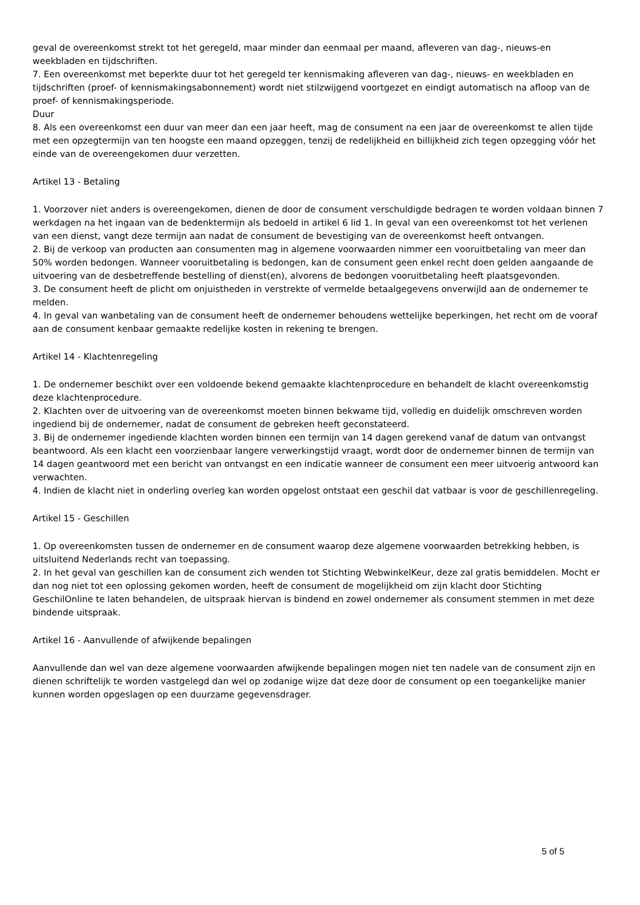geval de overeenkomst strekt tot het geregeld, maar minder dan eenmaal per maand, afleveren van dag-, nieuws-en weekbladen en tijdschriften.
7. Een overeenkomst met beperkte duur tot het geregeld ter kennismaking afleveren van dag-, nieuws- en weekbladen en tijdschriften (proef- of kennismakingsabonnement) wordt niet stilzwijgend voortgezet en eindigt automatisch na afloop van de proef- of kennismakingsperiode.
Duur
8. Als een overeenkomst een duur van meer dan een jaar heeft, mag de consument na een jaar de overeenkomst te allen tijde met een opzegtermijn van ten hoogste een maand opzeggen, tenzij de redelijkheid en billijkheid zich tegen opzegging vóór het einde van de overeengekomen duur verzetten.
Artikel 13 - Betaling
1. Voorzover niet anders is overeengekomen, dienen de door de consument verschuldigde bedragen te worden voldaan binnen 7 werkdagen na het ingaan van de bedenktermijn als bedoeld in artikel 6 lid 1. In geval van een overeenkomst tot het verlenen van een dienst, vangt deze termijn aan nadat de consument de bevestiging van de overeenkomst heeft ontvangen.
2. Bij de verkoop van producten aan consumenten mag in algemene voorwaarden nimmer een vooruitbetaling van meer dan 50% worden bedongen. Wanneer vooruitbetaling is bedongen, kan de consument geen enkel recht doen gelden aangaande de uitvoering van de desbetreffende bestelling of dienst(en), alvorens de bedongen vooruitbetaling heeft plaatsgevonden.
3. De consument heeft de plicht om onjuistheden in verstrekte of vermelde betaalgegevens onverwijld aan de ondernemer te melden.
4. In geval van wanbetaling van de consument heeft de ondernemer behoudens wettelijke beperkingen, het recht om de vooraf aan de consument kenbaar gemaakte redelijke kosten in rekening te brengen.
Artikel 14 - Klachtenregeling
1. De ondernemer beschikt over een voldoende bekend gemaakte klachtenprocedure en behandelt de klacht overeenkomstig deze klachtenprocedure.
2. Klachten over de uitvoering van de overeenkomst moeten binnen bekwame tijd, volledig en duidelijk omschreven worden ingediend bij de ondernemer, nadat de consument de gebreken heeft geconstateerd.
3. Bij de ondernemer ingediende klachten worden binnen een termijn van 14 dagen gerekend vanaf de datum van ontvangst beantwoord. Als een klacht een voorzienbaar langere verwerkingstijd vraagt, wordt door de ondernemer binnen de termijn van 14 dagen geantwoord met een bericht van ontvangst en een indicatie wanneer de consument een meer uitvoerig antwoord kan verwachten.
4. Indien de klacht niet in onderling overleg kan worden opgelost ontstaat een geschil dat vatbaar is voor de geschillenregeling.
Artikel 15 - Geschillen
1. Op overeenkomsten tussen de ondernemer en de consument waarop deze algemene voorwaarden betrekking hebben, is uitsluitend Nederlands recht van toepassing.
2. In het geval van geschillen kan de consument zich wenden tot Stichting WebwinkelKeur, deze zal gratis bemiddelen. Mocht er dan nog niet tot een oplossing gekomen worden, heeft de consument de mogelijkheid om zijn klacht door Stichting GeschilOnline te laten behandelen, de uitspraak hiervan is bindend en zowel ondernemer als consument stemmen in met deze bindende uitspraak.
Artikel 16 - Aanvullende of afwijkende bepalingen
Aanvullende dan wel van deze algemene voorwaarden afwijkende bepalingen mogen niet ten nadele van de consument zijn en dienen schriftelijk te worden vastgelegd dan wel op zodanige wijze dat deze door de consument op een toegankelijke manier kunnen worden opgeslagen op een duurzame gegevensdrager.
5 of 5